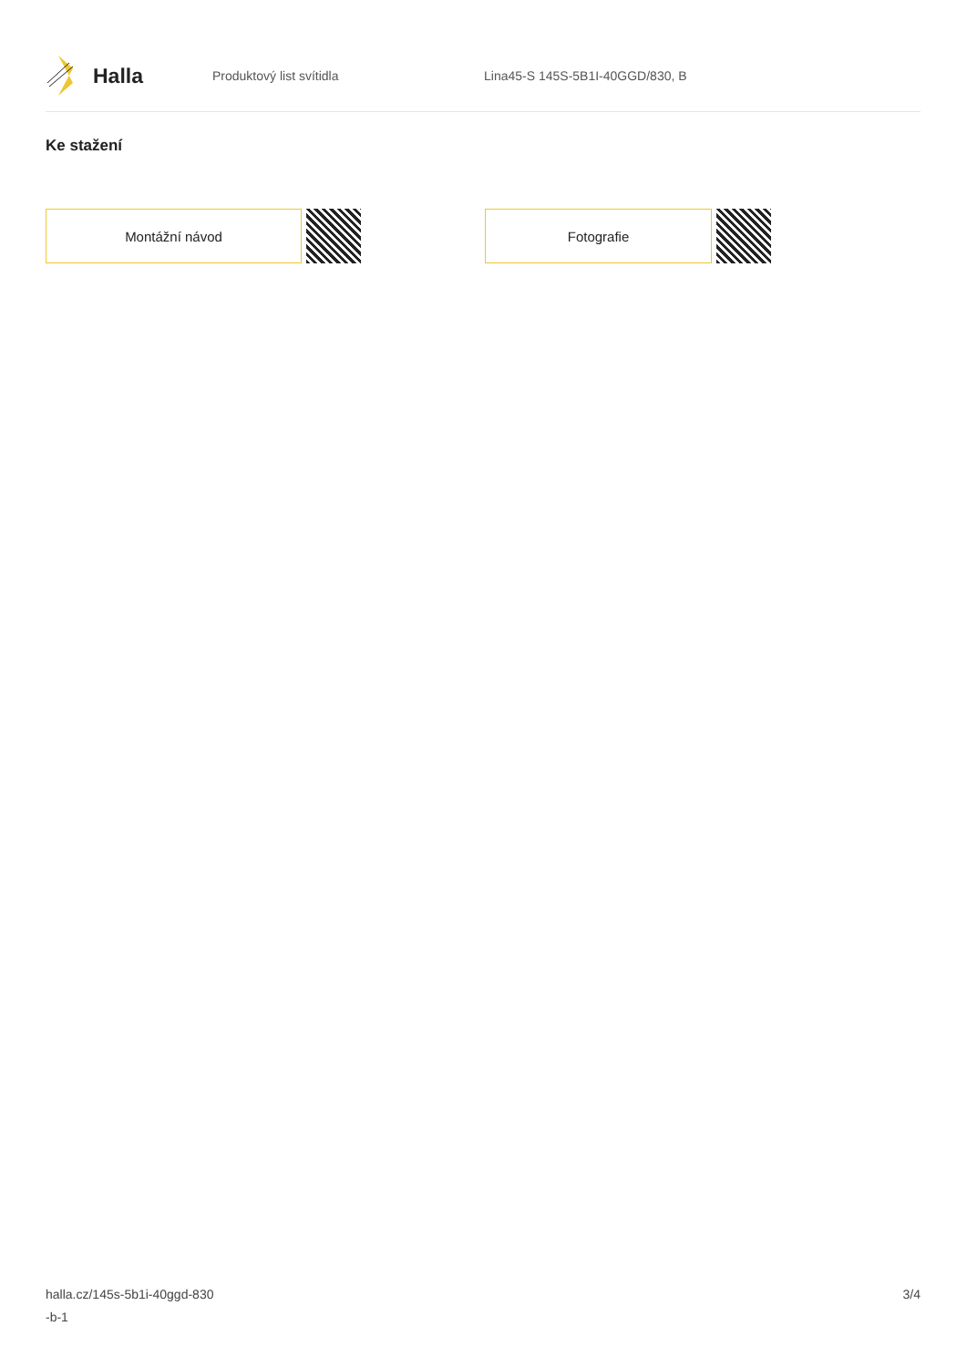Halla
Produktový list svítidla Lina45-S 145S-5B1I-40GGD/830, B
Ke stažení
Montážní návod Fotografie
halla.cz/145s-5b1i-40ggd-830
-b-1
3/4